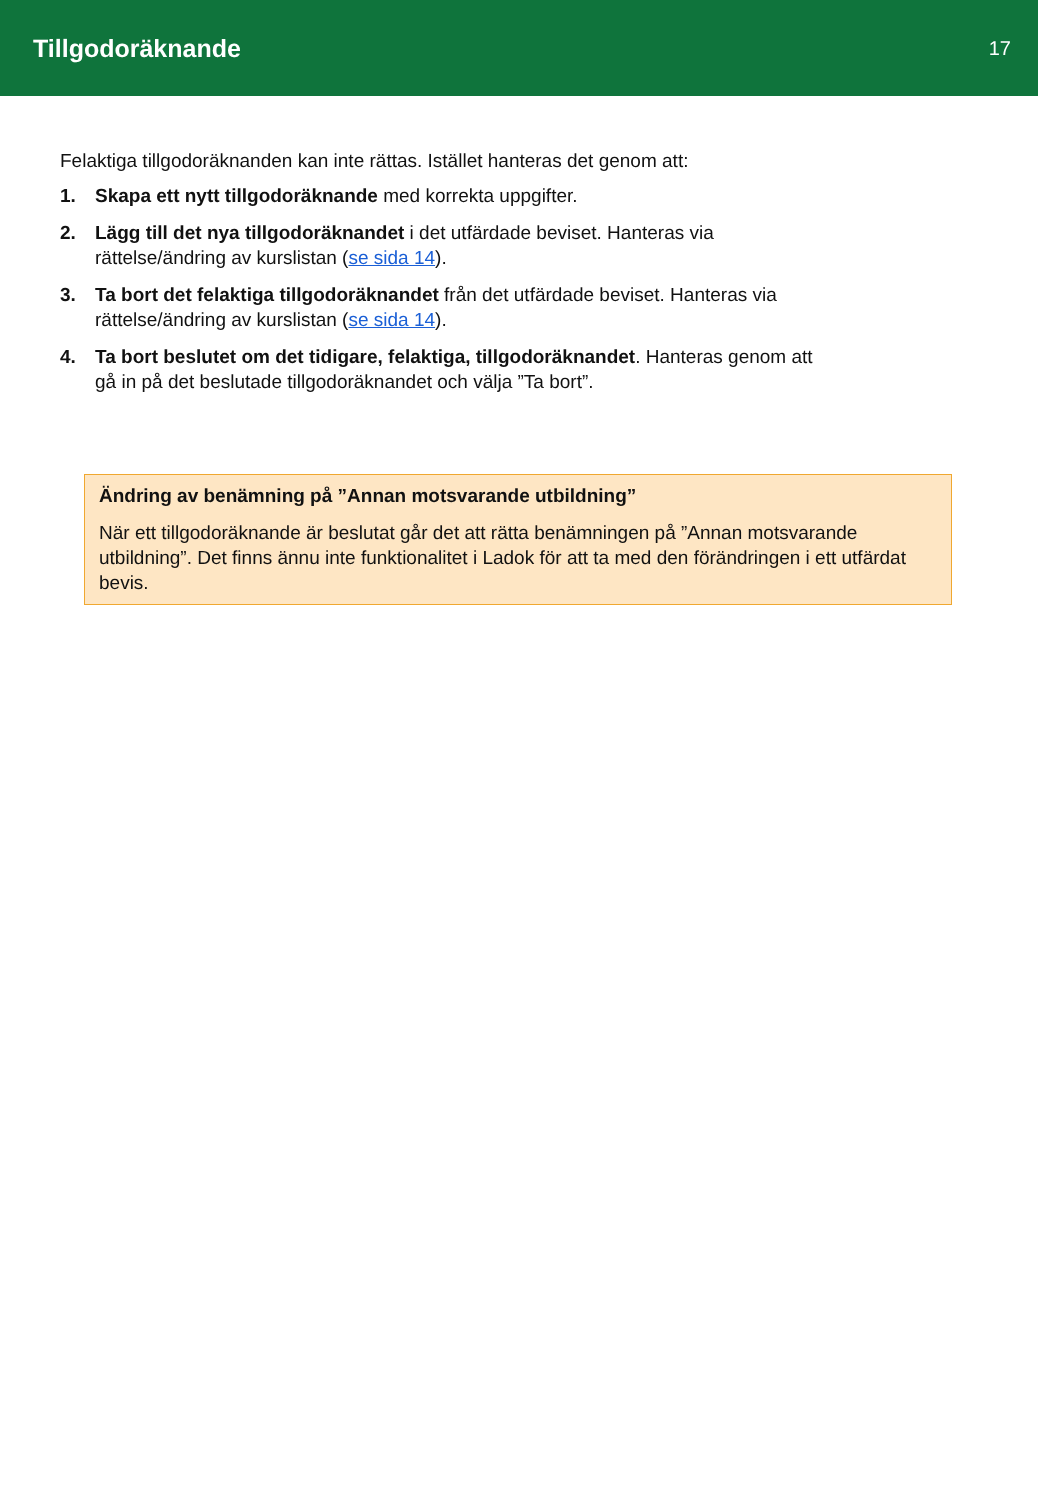Tillgodoräknande
17
Felaktiga tillgodoräknanden kan inte rättas. Istället hanteras det genom att:
1. Skapa ett nytt tillgodoräknande med korrekta uppgifter.
2. Lägg till det nya tillgodoräknandet i det utfärdade beviset. Hanteras via
rättelse/ändring av kurslistan (se sida 14).
3. Ta bort det felaktiga tillgodoräknandet från det utfärdade beviset. Hanteras via
rättelse/ändring av kurslistan (se sida 14).
4. Ta bort beslutet om det tidigare, felaktiga, tillgodoräknandet. Hanteras genom att
gå in på det beslutade tillgodoräknandet och välja ”Ta bort”.
Ändring av benämning på ”Annan motsvarande utbildning”
När ett tillgodoräknande är beslutat går det att rätta benämningen på ”Annan motsvarande utbildning”. Det finns ännu inte funktionalitet i Ladok för att ta med den förändringen i ett utfärdat bevis.